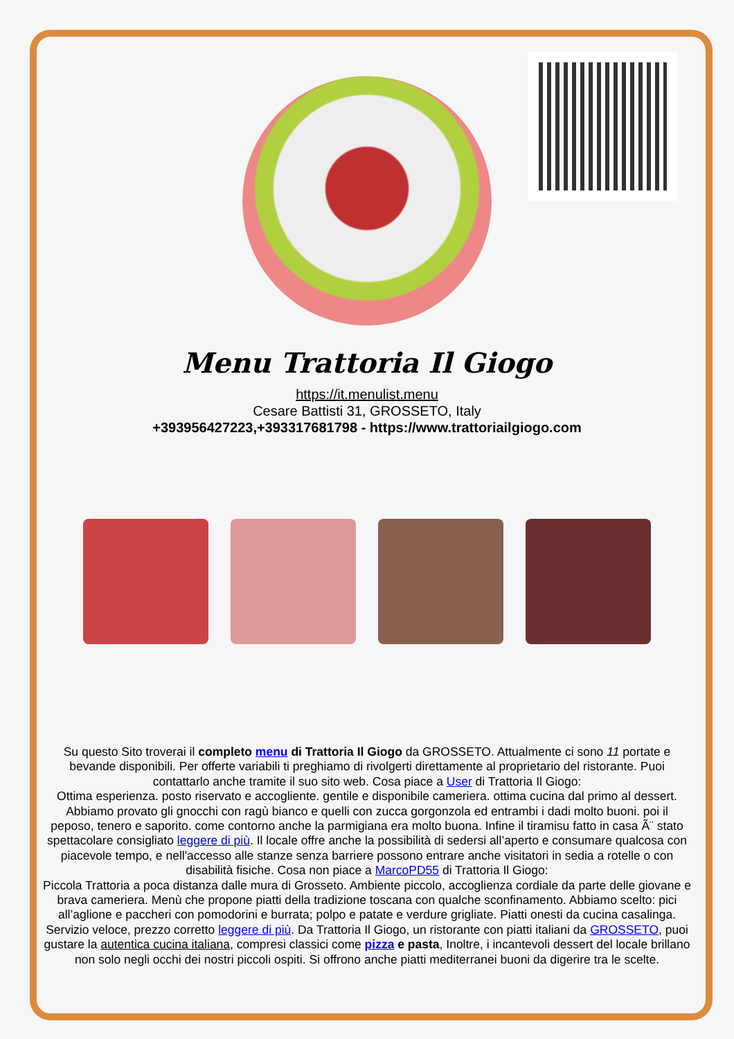Menu Trattoria Il Giogo
https://it.menulist.menu
Cesare Battisti 31, GROSSETO, Italy
+393956427223,+393317681798 - https://www.trattoriailgiogo.com
Su questo Sito troverai il completo menu di Trattoria Il Giogo da GROSSETO. Attualmente ci sono 11 portate e bevande disponibili. Per offerte variabili ti preghiamo di rivolgerti direttamente al proprietario del ristorante. Puoi contattarlo anche tramite il suo sito web. Cosa piace a User di Trattoria Il Giogo:
Ottima esperienza. posto riservato e accogliente. gentile e disponibile cameriera. ottima cucina dal primo al dessert. Abbiamo provato gli gnocchi con ragù bianco e quelli con zucca gorgonzola ed entrambi i dadi molto buoni. poi il peposo, tenero e saporito. come contorno anche la parmigiana era molto buona. Infine il tiramisu fatto in casa Ã¨ stato spettacolare consigliato leggere di più. Il locale offre anche la possibilità di sedersi all’aperto e consumare qualcosa con piacevole tempo, e nell'accesso alle stanze senza barriere possono entrare anche visitatori in sedia a rotelle o con disabilità fisiche. Cosa non piace a MarcoPD55 di Trattoria Il Giogo:
Piccola Trattoria a poca distanza dalle mura di Grosseto. Ambiente piccolo, accoglienza cordiale da parte delle giovane e brava cameriera. Menù che propone piatti della tradizione toscana con qualche sconfinamento. Abbiamo scelto: pici all’aglione e paccheri con pomodorini e burrata; polpo e patate e verdure grigliate. Piatti onesti da cucina casalinga. Servizio veloce, prezzo corretto leggere di più. Da Trattoria Il Giogo, un ristorante con piatti italiani da GROSSETO, puoi gustare la autentica cucina italiana, compresi classici come pizza e pasta, Inoltre, i incantevoli dessert del locale brillano non solo negli occhi dei nostri piccoli ospiti. Si offrono anche piatti mediterranei buoni da digerire tra le scelte.